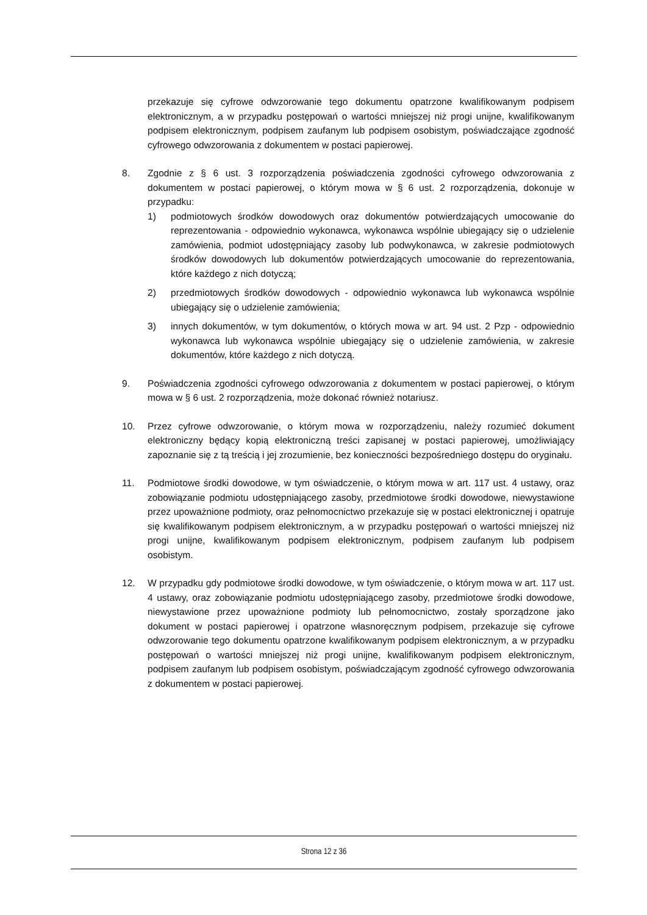przekazuje się cyfrowe odwzorowanie tego dokumentu opatrzone kwalifikowanym podpisem elektronicznym, a w przypadku postępowań o wartości mniejszej niż progi unijne, kwalifikowanym podpisem elektronicznym, podpisem zaufanym lub podpisem osobistym, poświadczające zgodność cyfrowego odwzorowania z dokumentem w postaci papierowej.
8. Zgodnie z § 6 ust. 3 rozporządzenia poświadczenia zgodności cyfrowego odwzorowania z dokumentem w postaci papierowej, o którym mowa w § 6 ust. 2 rozporządzenia, dokonuje w przypadku:
1) podmiotowych środków dowodowych oraz dokumentów potwierdzających umocowanie do reprezentowania - odpowiednio wykonawca, wykonawca wspólnie ubiegający się o udzielenie zamówienia, podmiot udostępniający zasoby lub podwykonawca, w zakresie podmiotowych środków dowodowych lub dokumentów potwierdzających umocowanie do reprezentowania, które każdego z nich dotyczą;
2) przedmiotowych środków dowodowych - odpowiednio wykonawca lub wykonawca wspólnie ubiegający się o udzielenie zamówienia;
3) innych dokumentów, w tym dokumentów, o których mowa w art. 94 ust. 2 Pzp - odpowiednio wykonawca lub wykonawca wspólnie ubiegający się o udzielenie zamówienia, w zakresie dokumentów, które każdego z nich dotyczą.
9. Poświadczenia zgodności cyfrowego odwzorowania z dokumentem w postaci papierowej, o którym mowa w § 6 ust. 2 rozporządzenia, może dokonać również notariusz.
10. Przez cyfrowe odwzorowanie, o którym mowa w rozporządzeniu, należy rozumieć dokument elektroniczny będący kopią elektroniczną treści zapisanej w postaci papierowej, umożliwiający zapoznanie się z tą treścią i jej zrozumienie, bez konieczności bezpośredniego dostępu do oryginału.
11. Podmiotowe środki dowodowe, w tym oświadczenie, o którym mowa w art. 117 ust. 4 ustawy, oraz zobowiązanie podmiotu udostępniającego zasoby, przedmiotowe środki dowodowe, niewystawione przez upoważnione podmioty, oraz pełnomocnictwo przekazuje się w postaci elektronicznej i opatruje się kwalifikowanym podpisem elektronicznym, a w przypadku postępowań o wartości mniejszej niż progi unijne, kwalifikowanym podpisem elektronicznym, podpisem zaufanym lub podpisem osobistym.
12. W przypadku gdy podmiotowe środki dowodowe, w tym oświadczenie, o którym mowa w art. 117 ust. 4 ustawy, oraz zobowiązanie podmiotu udostępniającego zasoby, przedmiotowe środki dowodowe, niewystawione przez upoważnione podmioty lub pełnomocnictwo, zostały sporządzone jako dokument w postaci papierowej i opatrzone własnoręcznym podpisem, przekazuje się cyfrowe odwzorowanie tego dokumentu opatrzone kwalifikowanym podpisem elektronicznym, a w przypadku postępowań o wartości mniejszej niż progi unijne, kwalifikowanym podpisem elektronicznym, podpisem zaufanym lub podpisem osobistym, poświadczającym zgodność cyfrowego odwzorowania z dokumentem w postaci papierowej.
Strona 12 z 36